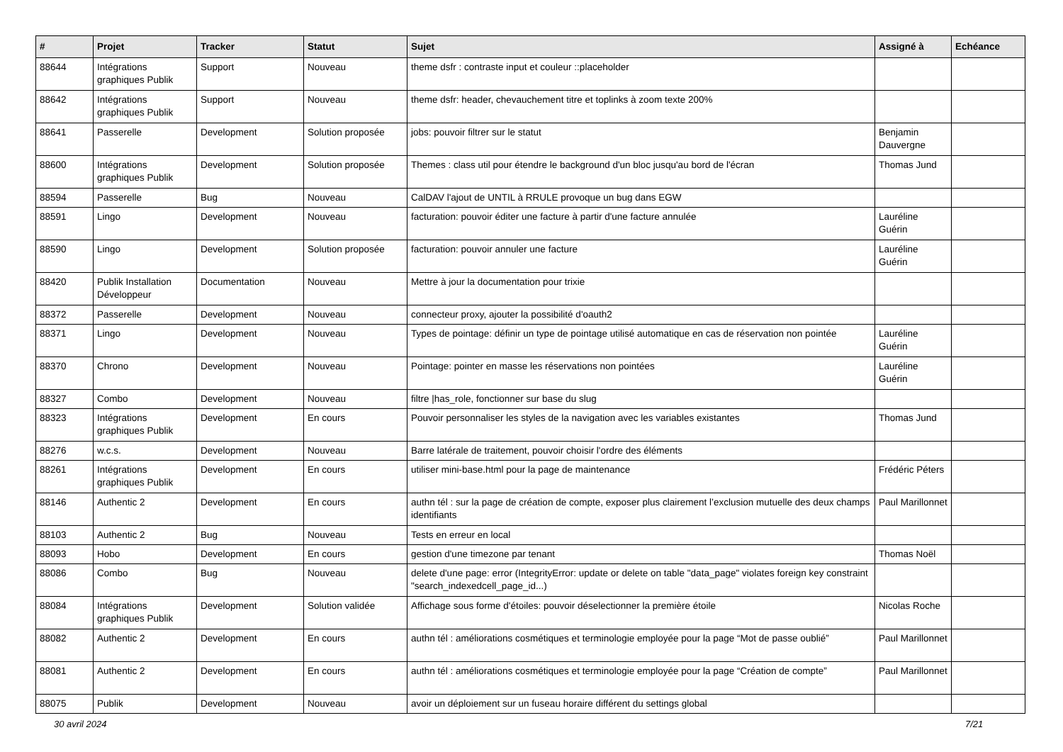| # | Projet | Tracker | Statut | Sujet | Assigné à | Echéance |
| --- | --- | --- | --- | --- | --- | --- |
| 88644 | Intégrations graphiques Publik | Support | Nouveau | theme dsfr : contraste input et couleur ::placeholder | | |
| 88642 | Intégrations graphiques Publik | Support | Nouveau | theme dsfr: header, chevauchement titre et toplinks à zoom texte 200% | | |
| 88641 | Passerelle | Development | Solution proposée | jobs: pouvoir filtrer sur le statut | Benjamin Dauvergne | |
| 88600 | Intégrations graphiques Publik | Development | Solution proposée | Themes : class util pour étendre le background d'un bloc jusqu'au bord de l'écran | Thomas Jund | |
| 88594 | Passerelle | Bug | Nouveau | CalDAV l'ajout de UNTIL à RRULE provoque un bug dans EGW | | |
| 88591 | Lingo | Development | Nouveau | facturation: pouvoir éditer une facture à partir d'une facture annulée | Lauréline Guérin | |
| 88590 | Lingo | Development | Solution proposée | facturation: pouvoir annuler une facture | Lauréline Guérin | |
| 88420 | Publik Installation Développeur | Documentation | Nouveau | Mettre à jour la documentation pour trixie | | |
| 88372 | Passerelle | Development | Nouveau | connecteur proxy, ajouter la possibilité d'oauth2 | | |
| 88371 | Lingo | Development | Nouveau | Types de pointage: définir un type de pointage utilisé automatique en cas de réservation non pointée | Lauréline Guérin | |
| 88370 | Chrono | Development | Nouveau | Pointage: pointer en masse les réservations non pointées | Lauréline Guérin | |
| 88327 | Combo | Development | Nouveau | filtre /has_role, fonctionner sur base du slug | | |
| 88323 | Intégrations graphiques Publik | Development | En cours | Pouvoir personnaliser les styles de la navigation avec les variables existantes | Thomas Jund | |
| 88276 | w.c.s. | Development | Nouveau | Barre latérale de traitement, pouvoir choisir l'ordre des éléments | | |
| 88261 | Intégrations graphiques Publik | Development | En cours | utiliser mini-base.html pour la page de maintenance | Frédéric Péters | |
| 88146 | Authentic 2 | Development | En cours | authn tél : sur la page de création de compte, exposer plus clairement l’exclusion mutuelle des deux champs identifiants | Paul Marillonnet | |
| 88103 | Authentic 2 | Bug | Nouveau | Tests en erreur en local | | |
| 88093 | Hobo | Development | En cours | gestion d'une timezone par tenant | Thomas Noël | |
| 88086 | Combo | Bug | Nouveau | delete d'une page: error (IntegrityError: update or delete on table "data_page" violates foreign key constraint "search_indexedcell_page_id...) | | |
| 88084 | Intégrations graphiques Publik | Development | Solution validée | Affichage sous forme d'étoiles: pouvoir déselectionner la première étoile | Nicolas Roche | |
| 88082 | Authentic 2 | Development | En cours | authn tél : améliorations cosmétiques et terminologie employée pour la page “Mot de passe oublié” | Paul Marillonnet | |
| 88081 | Authentic 2 | Development | En cours | authn tél : améliorations cosmétiques et terminologie employée pour la page “Création de compte” | Paul Marillonnet | |
| 88075 | Publik | Development | Nouveau | avoir un déploiement sur un fuseau horaire différent du settings global | | |
30 avril 2024 7/21